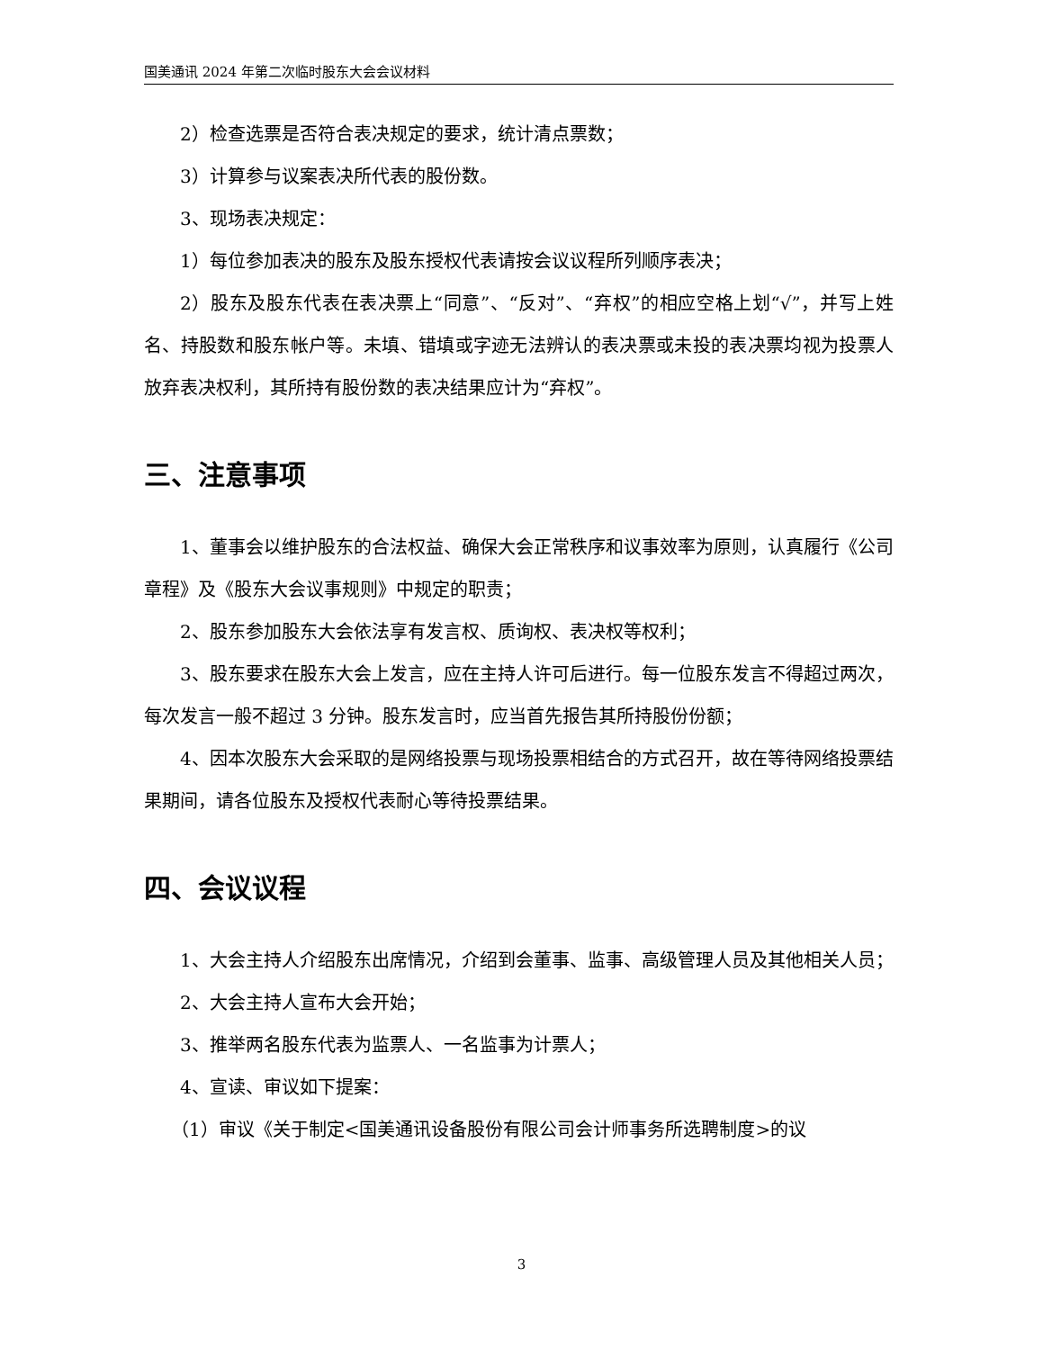国美通讯 2024 年第二次临时股东大会会议材料
2）检查选票是否符合表决规定的要求，统计清点票数；
3）计算参与议案表决所代表的股份数。
3、现场表决规定：
1）每位参加表决的股东及股东授权代表请按会议议程所列顺序表决；
2）股东及股东代表在表决票上“同意”、“反对”、“弃权”的相应空格上划“√”，并写上姓名、持股数和股东帐户等。未填、错填或字迹无法辨认的表决票或未投的表决票均视为投票人放弃表决权利，其所持有股份数的表决结果应计为“弃权”。
三、注意事项
1、董事会以维护股东的合法权益、确保大会正常秩序和议事效率为原则，认真履行《公司章程》及《股东大会议事规则》中规定的职责；
2、股东参加股东大会依法享有发言权、质询权、表决权等权利；
3、股东要求在股东大会上发言，应在主持人许可后进行。每一位股东发言不得超过两次，每次发言一般不超过 3 分钟。股东发言时，应当首先报告其所持股份份额；
4、因本次股东大会采取的是网络投票与现场投票相结合的方式召开，故在等待网络投票结果期间，请各位股东及授权代表耐心等待投票结果。
四、会议议程
1、大会主持人介绍股东出席情况，介绍到会董事、监事、高级管理人员及其他相关人员；
2、大会主持人宣布大会开始；
3、推举两名股东代表为监票人、一名监事为计票人；
4、宣读、审议如下提案：
（1）审议《关于制定<国美通讯设备股份有限公司会计师事务所选聘制度>的议
3